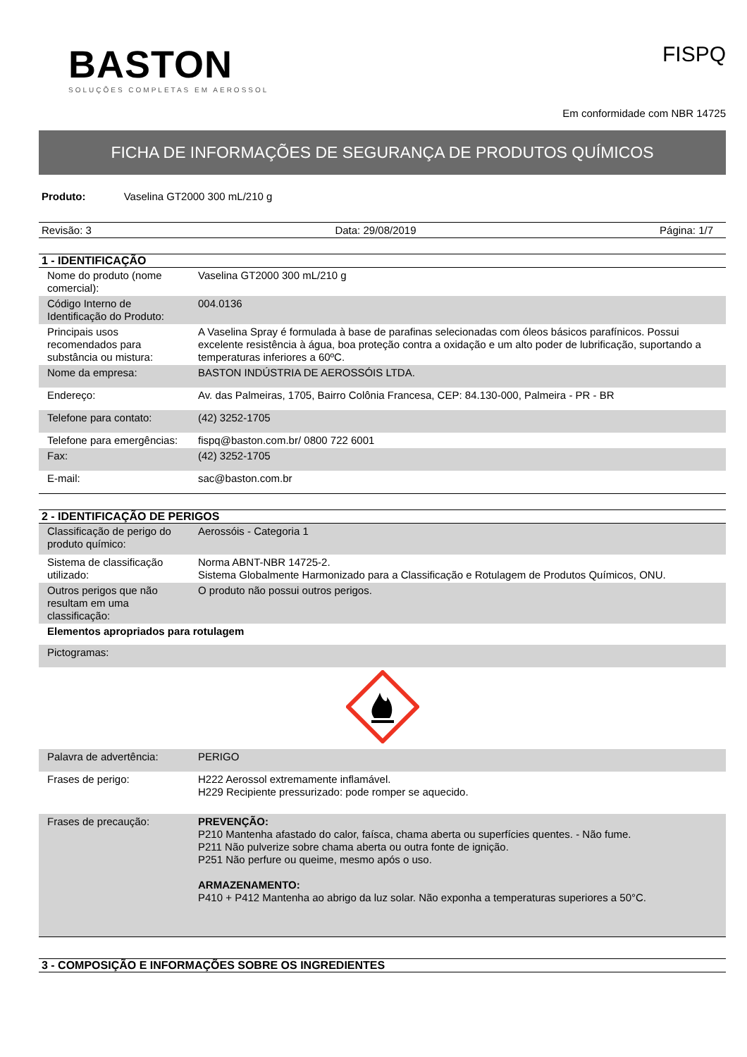BASTON
SOLUÇÕES COMPLETAS EM AEROSSOL
FISPQ
Em conformidade com NBR 14725
FICHA DE INFORMAÇÕES DE SEGURANÇA DE PRODUTOS QUÍMICOS
Produto: Vaselina GT2000 300 mL/210 g
Revisão: 3 Data: 29/08/2019 Página: 1/7
1 - IDENTIFICAÇÃO
| Nome do produto (nome comercial): | Vaselina GT2000 300 mL/210 g |
| Código Interno de Identificação do Produto: | 004.0136 |
| Principais usos recomendados para substância ou mistura: | A Vaselina Spray é formulada à base de parafinas selecionadas com óleos básicos parafínicos. Possui excelente resistência à água, boa proteção contra a oxidação e um alto poder de lubrificação, suportando a temperaturas inferiores a 60ºC. |
| Nome da empresa: | BASTON INDÚSTRIA DE AEROSSÓIS LTDA. |
| Endereço: | Av. das Palmeiras, 1705, Bairro Colônia Francesa, CEP: 84.130-000, Palmeira - PR - BR |
| Telefone para contato: | (42) 3252-1705 |
| Telefone para emergências: | fispq@baston.com.br/ 0800 722 6001 |
| Fax: | (42) 3252-1705 |
| E-mail: | sac@baston.com.br |
2 - IDENTIFICAÇÃO DE PERIGOS
| Classificação de perigo do produto químico: | Aerossóis - Categoria 1 |
| Sistema de classificação utilizado: | Norma ABNT-NBR 14725-2. Sistema Globalmente Harmonizado para a Classificação e Rotulagem de Produtos Químicos, ONU. |
| Outros perigos que não resultam em uma classificação: | O produto não possui outros perigos. |
| Elementos apropriados para rotulagem | |
| Pictogramas: | |
| Palavra de advertência: | PERIGO |
| Frases de perigo: | H222 Aerossol extremamente inflamável. H229 Recipiente pressurizado: pode romper se aquecido. |
| Frases de precaução: | PREVENÇÃO: P210 Mantenha afastado do calor, faísca, chama aberta ou superfícies quentes. - Não fume. P211 Não pulverize sobre chama aberta ou outra fonte de ignição. P251 Não perfure ou queime, mesmo após o uso. ARMAZENAMENTO: P410 + P412 Mantenha ao abrigo da luz solar. Não exponha a temperaturas superiores a 50°C. |
3 - COMPOSIÇÃO E INFORMAÇÕES SOBRE OS INGREDIENTES